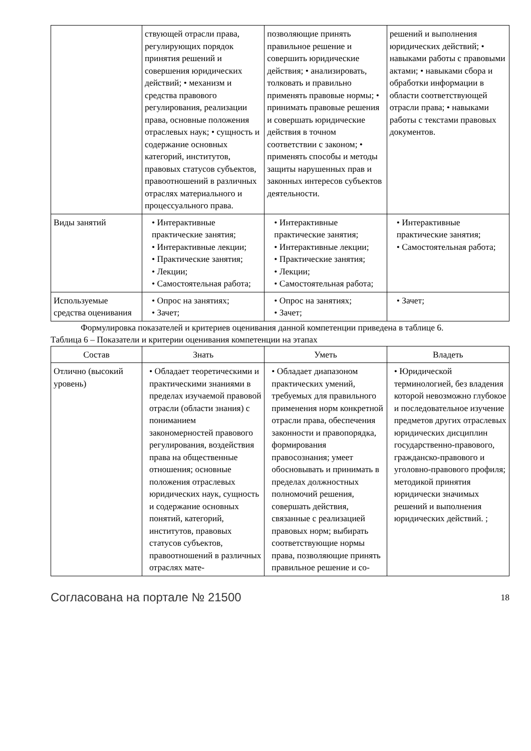| | ствующей отрасли права, регулирующих порядок принятия решений и совершения юридических действий; • механизм и средства правового регулирования, реализации права, основные положения отраслевых наук; • сущность и содержание основных категорий, институтов, правовых статусов субъектов, правоотношений в различных отраслях материального и процессуального права. | позволяющие принять правильное решение и совершить юридические действия; • анализировать, толковать и правильно применять правовые нормы; • принимать правовые решения и совершать юридические действия в точном соответствии с законом; • применять способы и методы защиты нарушенных прав и законных интересов субъектов деятельности. | решений и выполнения юридических действий; • навыками работы с правовыми актами; • навыками сбора и обработки информации в области соответствующей отрасли права; • навыками работы с текстами правовых документов. |
| Виды занятий | • Интерактивные практические занятия; • Интерактивные лекции; • Практические занятия; • Лекции; • Самостоятельная работа; | • Интерактивные практические занятия; • Интерактивные лекции; • Практические занятия; • Лекции; • Самостоятельная работа; | • Интерактивные практические занятия; • Самостоятельная работа; |
| Используемые средства оценивания | • Опрос на занятиях; • Зачет; | • Опрос на занятиях; • Зачет; | • Зачет; |
Формулировка показателей и критериев оценивания данной компетенции приведена в таблице 6.
Таблица 6 – Показатели и критерии оценивания компетенции на этапах
| Состав | Знать | Уметь | Владеть |
| --- | --- | --- | --- |
| Отлично (высокий уровень) | • Обладает теоретическими и практическими знаниями в пределах изучаемой правовой отрасли (области знания) с пониманием закономерностей правового регулирования, воздействия права на общественные отношения; основные положения отраслевых юридических наук, сущность и содержание основных понятий, категорий, институтов, правовых статусов субъектов, правоотношений в различных отраслях мате- | • Обладает диапазоном практических умений, требуемых для правильного применения норм конкретной отрасли права, обеспечения законности и правопорядка, формирования правосознания; умеет обосновывать и принимать в пределах должностных полномочий решения, совершать действия, связанные с реализацией правовых норм; выбирать соответствующие нормы права, позволяющие принять правильное решение и со- | • Юридической терминологией, без владения которой невозможно глубокое и последовательное изучение предметов других отраслевых юридических дисциплин государственно-правового, гражданско-правового и уголовно-правового профиля; методикой принятия юридически значимых решений и выполнения юридических действий. ; |
Согласована на портале № 21500 18